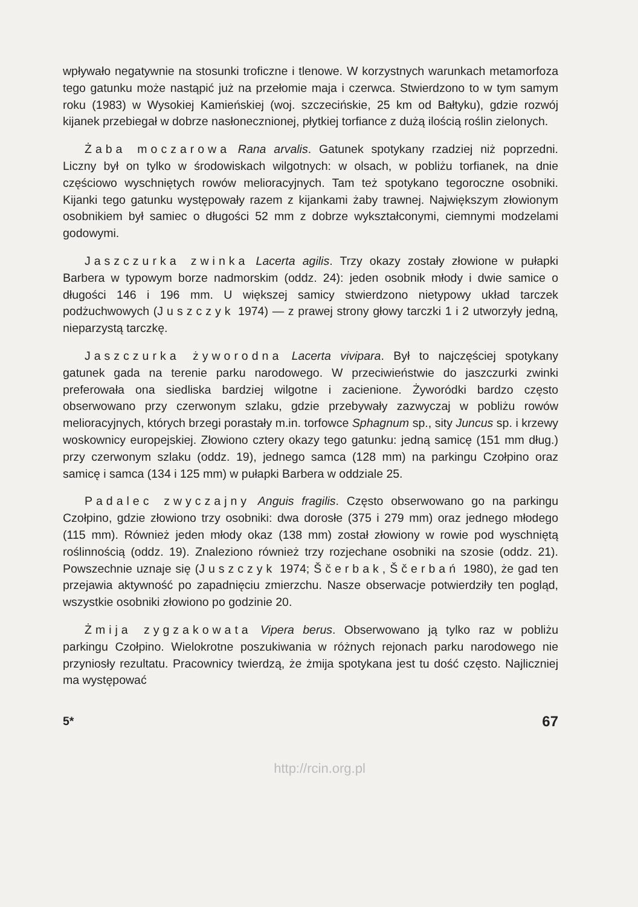wpływało negatywnie na stosunki troficzne i tlenowe. W korzystnych warunkach metamorfoza tego gatunku może nastąpić już na przełomie maja i czerwca. Stwierdzono to w tym samym roku (1983) w Wysokiej Kamieńskiej (woj. szczecińskie, 25 km od Bałtyku), gdzie rozwój kijanek przebiegał w dobrze nasłonecznionej, płytkiej torfiance z dużą ilością roślin zielonych.
Żaba moczarowa Rana arvalis. Gatunek spotykany rzadziej niż poprzedni. Liczny był on tylko w środowiskach wilgotnych: w olsach, w pobliżu torfianek, na dnie częściowo wyschniętych rowów melioracyjnych. Tam też spotykano tegoroczne osobniki. Kijanki tego gatunku występowały razem z kijankami żaby trawnej. Największym złowionym osobnikiem był samiec o długości 52 mm z dobrze wykształconymi, ciemnymi modzelami godowymi.
Jaszczurka zwinka Lacerta agilis. Trzy okazy zostały złowione w pułapki Barbera w typowym borze nadmorskim (oddz. 24): jeden osobnik młody i dwie samice o długości 146 i 196 mm. U większej samicy stwierdzono nietypowy układ tarczek podżuchwowych (Juszczyk 1974) — z prawej strony głowy tarczki 1 i 2 utworzyły jedną, nieparzystą tarczkę.
Jaszczurka żyworodna Lacerta vivipara. Był to najczęściej spotykany gatunek gada na terenie parku narodowego. W przeciwieństwie do jaszczurki zwinki preferowała ona siedliska bardziej wilgotne i zacienione. Żyworódki bardzo często obserwowano przy czerwonym szlaku, gdzie przebywały zazwyczaj w pobliżu rowów melioracyjnych, których brzegi porastały m.in. torfowce Sphagnum sp., sity Juncus sp. i krzewy woskownicy europejskiej. Złowiono cztery okazy tego gatunku: jedną samicę (151 mm dług.) przy czerwonym szlaku (oddz. 19), jednego samca (128 mm) na parkingu Czołpino oraz samicę i samca (134 i 125 mm) w pułapki Barbera w oddziale 25.
Padalec zwyczajny Anguis fragilis. Często obserwowano go na parkingu Czołpino, gdzie złowiono trzy osobniki: dwa dorosłe (375 i 279 mm) oraz jednego młodego (115 mm). Również jeden młody okaz (138 mm) został złowiony w rowie pod wyschniętą roślinnością (oddz. 19). Znaleziono również trzy rozjechane osobniki na szosie (oddz. 21). Powszechnie uznaje się (Juszczyk 1974; Ščerbak, Ščerbań 1980), że gad ten przejawia aktywność po zapadnięciu zmierzchu. Nasze obserwacje potwierdziły ten pogląd, wszystkie osobniki złowiono po godzinie 20.
Żmija zygzakowata Vipera berus. Obserwowano ją tylko raz w pobliżu parkingu Czołpino. Wielokrotne poszukiwania w różnych rejonach parku narodowego nie przyniosły rezultatu. Pracownicy twierdzą, że żmija spotykana jest tu dość często. Najliczniej ma występować
5* 67
http://rcin.org.pl